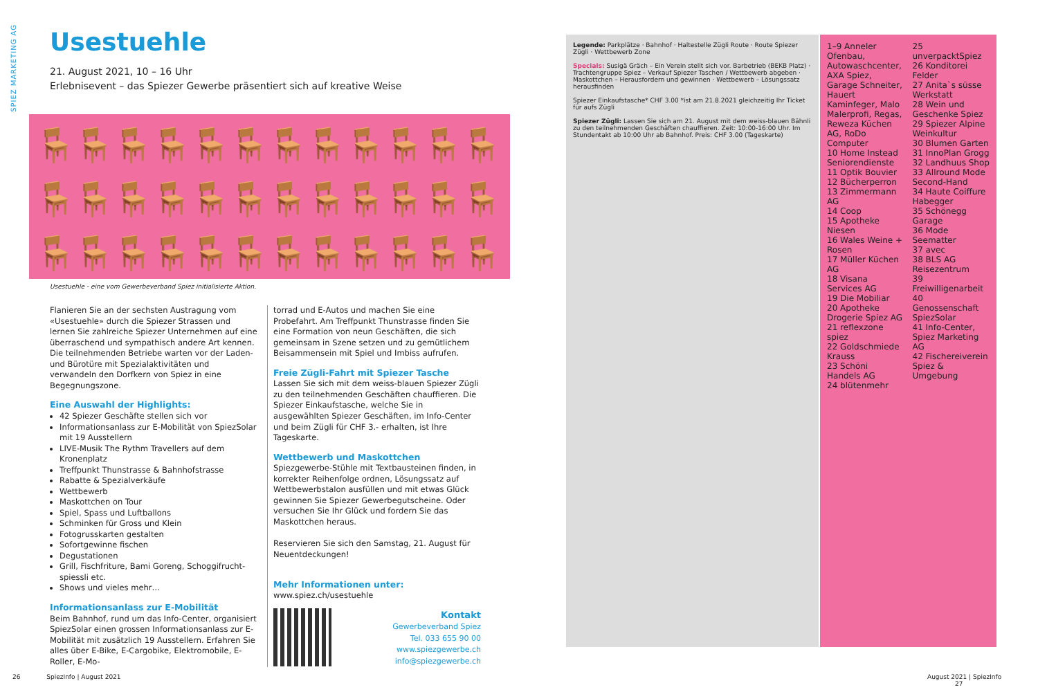SPIEZ MARKETING AG
Usestuehle
21. August 2021, 10 – 16 Uhr
Erlebnisevent – das Spiezer Gewerbe präsentiert sich auf kreative Weise
🪑 🪑 🪑 🪑 🪑 🪑 🪑 🪑 🪑 🪑 🪑 🪑 🪑 🪑 🪑 🪑 🪑 🪑 🪑 🪑 🪑 🪑 🪑 🪑 🪑 🪑 🪑 🪑 🪑 🪑 🪑 🪑 🪑 🪑 🪑 🪑
Usestuehle - eine vom Gewerbeverband Spiez initialisierte Aktion.
Flanieren Sie an der sechsten Austragung vom «Usestuehle» durch die Spiezer Strassen und lernen Sie zahlreiche Spiezer Unternehmen auf eine überraschend und sympathisch andere Art kennen. Die teilnehmenden Betriebe warten vor der Laden- und Bürotüre mit Spezialaktivitäten und verwandeln den Dorfkern von Spiez in eine Begegnungszone.
Eine Auswahl der Highlights:
42 Spiezer Geschäfte stellen sich vor
Informationsanlass zur E-Mobilität von SpiezSolar mit 19 Ausstellern
LIVE-Musik The Rythm Travellers auf dem Kronenplatz
Treffpunkt Thunstrasse & Bahnhofstrasse
Rabatte & Spezialverkäufe
Wettbewerb
Maskottchen on Tour
Spiel, Spass und Luftballons
Schminken für Gross und Klein
Fotogrusskarten gestalten
Sofortgewinne fischen
Degustationen
Grill, Fischfriture, Bami Goreng, Schoggifrucht­spiessli etc.
Shows und vieles mehr…
Informationsanlass zur E-Mobilität
Beim Bahnhof, rund um das Info-Center, organisiert SpiezSolar einen grossen Informationsanlass zur E-Mobilität mit zusätzlich 19 Ausstellern. Erfahren Sie alles über E-Bike, E-Cargobike, Elektromobile, E-Roller, E-Mo-
torrad und E-Autos und machen Sie eine Probefahrt. Am Treffpunkt Thunstrasse finden Sie eine Formation von neun Geschäften, die sich gemeinsam in Szene setzen und zu gemütlichem Beisammensein mit Spiel und Imbiss aufrufen.
Freie Zügli-Fahrt mit Spiezer Tasche
Lassen Sie sich mit dem weiss-blauen Spiezer Zügli zu den teilnehmenden Geschäften chauffieren. Die Spiezer Einkaufstasche, welche Sie in ausgewählten Spiezer Geschäften, im Info-Center und beim Zügli für CHF 3.- erhalten, ist Ihre Tageskarte.
Wettbewerb und Maskottchen
Spiezgewerbe-Stühle mit Textbausteinen finden, in korrekter Reihenfolge ordnen, Lösungssatz auf Wettbewerbstalon ausfüllen und mit etwas Glück gewinnen Sie Spiezer Gewerbegutscheine. Oder versuchen Sie Ihr Glück und fordern Sie das Maskottchen heraus.
Reservieren Sie sich den Samstag, 21. August für Neuentdeckungen!
Mehr Informationen unter:
www.spiez.ch/usestuehle
Kontakt
Gewerbeverband Spiez
Tel. 033 655 90 00
www.spiezgewerbe.ch
info@spiezgewerbe.ch
Legende: Parkplätze · Bahnhof · Haltestelle Zügli Route · Route Spiezer Zügli · Wettbewerb Zone
Specials: Susigä Gräch – Ein Verein stellt sich vor. Barbetrieb (BEKB Platz) · Trachtengruppe Spiez – Verkauf Spiezer Taschen / Wettbewerb abgeben · Maskottchen – Herausfordern und gewinnen · Wettbewerb – Lösungssatz herausfinden
Spiezer Einkaufstasche* CHF 3.00 *ist am 21.8.2021 gleichzeitig Ihr Ticket für aufs Zügli
Spiezer Zügli: Lassen Sie sich am 21. August mit dem weiss-blauen Bähnli zu den teilnehmenden Geschäften chauffieren. Zeit: 10:00-16:00 Uhr. Im Stundentakt ab 10:00 Uhr ab Bahnhof. Preis: CHF 3.00 (Tageskarte)
1–9 Anneler Ofenbau, Autowaschcenter, AXA Spiez, Garage Schneiter, Hauert Kaminfeger, Malo Malerprofi, Regas, Reweza Küchen AG, RoDo Computer
10 Home Instead Seniorendienste
11 Optik Bouvier
12 Bücherperron
13 Zimmermann AG
14 Coop
15 Apotheke Niesen
16 Wales Weine + Rosen
17 Müller Küchen AG
18 Visana Services AG
19 Die Mobiliar
20 Apotheke Drogerie Spiez AG
21 reflexzone spiez
22 Goldschmiede Krauss
23 Schöni Handels AG
24 blütenmehr
25 unverpacktSpiez
26 Konditorei Felder
27 Anita`s süsse Werkstatt
28 Wein und Geschenke Spiez
29 Spiezer Alpine Weinkultur
30 Blumen Garten
31 InnoPlan Grogg
32 Landhuus Shop
33 Allround Mode Second-Hand
34 Haute Coiffure Habegger
35 Schönegg Garage
36 Mode Seematter
37 avec
38 BLS AG Reisezentrum
39 Freiwilligenarbeit
40 Genossenschaft SpiezSolar
41 Info-Center, Spiez Marketing AG
42 Fischereiverein Spiez & Umgebung
26 SpiezInfo | August 2021 August 2021 | SpiezInfo 27